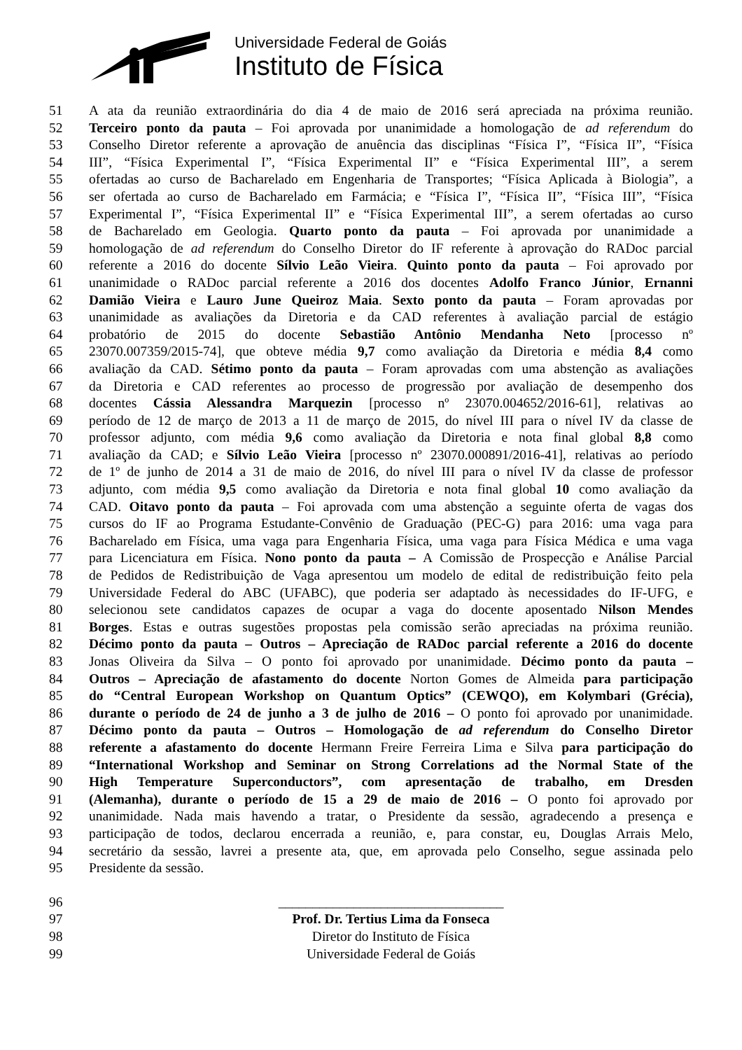Universidade Federal de Goiás
Instituto de Física
51 A ata da reunião extraordinária do dia 4 de maio de 2016 será apreciada na próxima reunião.
52 Terceiro ponto da pauta – Foi aprovada por unanimidade a homologação de ad referendum do
53 Conselho Diretor referente a aprovação de anuência das disciplinas “Física I”, “Física II”, “Física
54 III”, “Física Experimental I”, “Física Experimental II” e “Física Experimental III”, a serem
55 ofertadas ao curso de Bacharelado em Engenharia de Transportes; “Física Aplicada à Biologia”, a
56 ser ofertada ao curso de Bacharelado em Farmácia; e “Física I”, “Física II”, “Física III”, “Física
57 Experimental I”, “Física Experimental II” e “Física Experimental III”, a serem ofertadas ao curso
58 de Bacharelado em Geologia. Quarto ponto da pauta – Foi aprovada por unanimidade a
59 homologação de ad referendum do Conselho Diretor do IF referente à aprovação do RADoc parcial
60 referente a 2016 do docente Sílvio Leão Vieira. Quinto ponto da pauta – Foi aprovado por
61 unanimidade o RADoc parcial referente a 2016 dos docentes Adolfo Franco Júnior, Ernanni
62 Damião Vieira e Lauro June Queiroz Maia. Sexto ponto da pauta – Foram aprovadas por
63 unanimidade as avaliações da Diretoria e da CAD referentes à avaliação parcial de estágio
64 probatório de 2015 do docente Sebastião Antônio Mendanha Neto [processo nº
65 23070.007359/2015-74], que obteve média 9,7 como avaliação da Diretoria e média 8,4 como
66 avaliação da CAD. Sétimo ponto da pauta – Foram aprovadas com uma abstenção as avaliações
67 da Diretoria e CAD referentes ao processo de progressão por avaliação de desempenho dos
68 docentes Cássia Alessandra Marquezin [processo nº 23070.004652/2016-61], relativas ao
69 período de 12 de março de 2013 a 11 de março de 2015, do nível III para o nível IV da classe de
70 professor adjunto, com média 9,6 como avaliação da Diretoria e nota final global 8,8 como
71 avaliação da CAD; e Sílvio Leão Vieira [processo nº 23070.000891/2016-41], relativas ao período
72 de 1º de junho de 2014 a 31 de maio de 2016, do nível III para o nível IV da classe de professor
73 adjunto, com média 9,5 como avaliação da Diretoria e nota final global 10 como avaliação da
74 CAD. Oitavo ponto da pauta – Foi aprovada com uma abstenção a seguinte oferta de vagas dos
75 cursos do IF ao Programa Estudante-Convênio de Graduação (PEC-G) para 2016: uma vaga para
76 Bacharelado em Física, uma vaga para Engenharia Física, uma vaga para Física Médica e uma vaga
77 para Licenciatura em Física. Nono ponto da pauta – A Comissão de Prospecção e Análise Parcial
78 de Pedidos de Redistribuição de Vaga apresentou um modelo de edital de redistribuição feito pela
79 Universidade Federal do ABC (UFABC), que poderia ser adaptado às necessidades do IF-UFG, e
80 selecionou sete candidatos capazes de ocupar a vaga do docente aposentado Nilson Mendes
81 Borges. Estas e outras sugestões propostas pela comissão serão apreciadas na próxima reunião.
82 Décimo ponto da pauta – Outros – Apreciação de RADoc parcial referente a 2016 do docente
83 Jonas Oliveira da Silva – O ponto foi aprovado por unanimidade. Décimo ponto da pauta –
84 Outros – Apreciação de afastamento do docente Norton Gomes de Almeida para participação
85 do “Central European Workshop on Quantum Optics” (CEWQO), em Kolymbari (Grécia),
86 durante o período de 24 de junho a 3 de julho de 2016 – O ponto foi aprovado por unanimidade.
87 Décimo ponto da pauta – Outros – Homologação de ad referendum do Conselho Diretor
88 referente a afastamento do docente Hermann Freire Ferreira Lima e Silva para participação do
89 “International Workshop and Seminar on Strong Correlations ad the Normal State of the
90 High Temperature Superconductors”, com apresentação de trabalho, em Dresden
91 (Alemanha), durante o período de 15 a 29 de maio de 2016 – O ponto foi aprovado por
92 unanimidade. Nada mais havendo a tratar, o Presidente da sessão, agradecendo a presença e
93 participação de todos, declarou encerrada a reunião, e, para constar, eu, Douglas Arrais Melo,
94 secretário da sessão, lavrei a presente ata, que, em aprovada pelo Conselho, segue assinada pelo
95 Presidente da sessão.
96 _________________________________
97 Prof. Dr. Tertius Lima da Fonseca
98 Diretor do Instituto de Física
99 Universidade Federal de Goiás